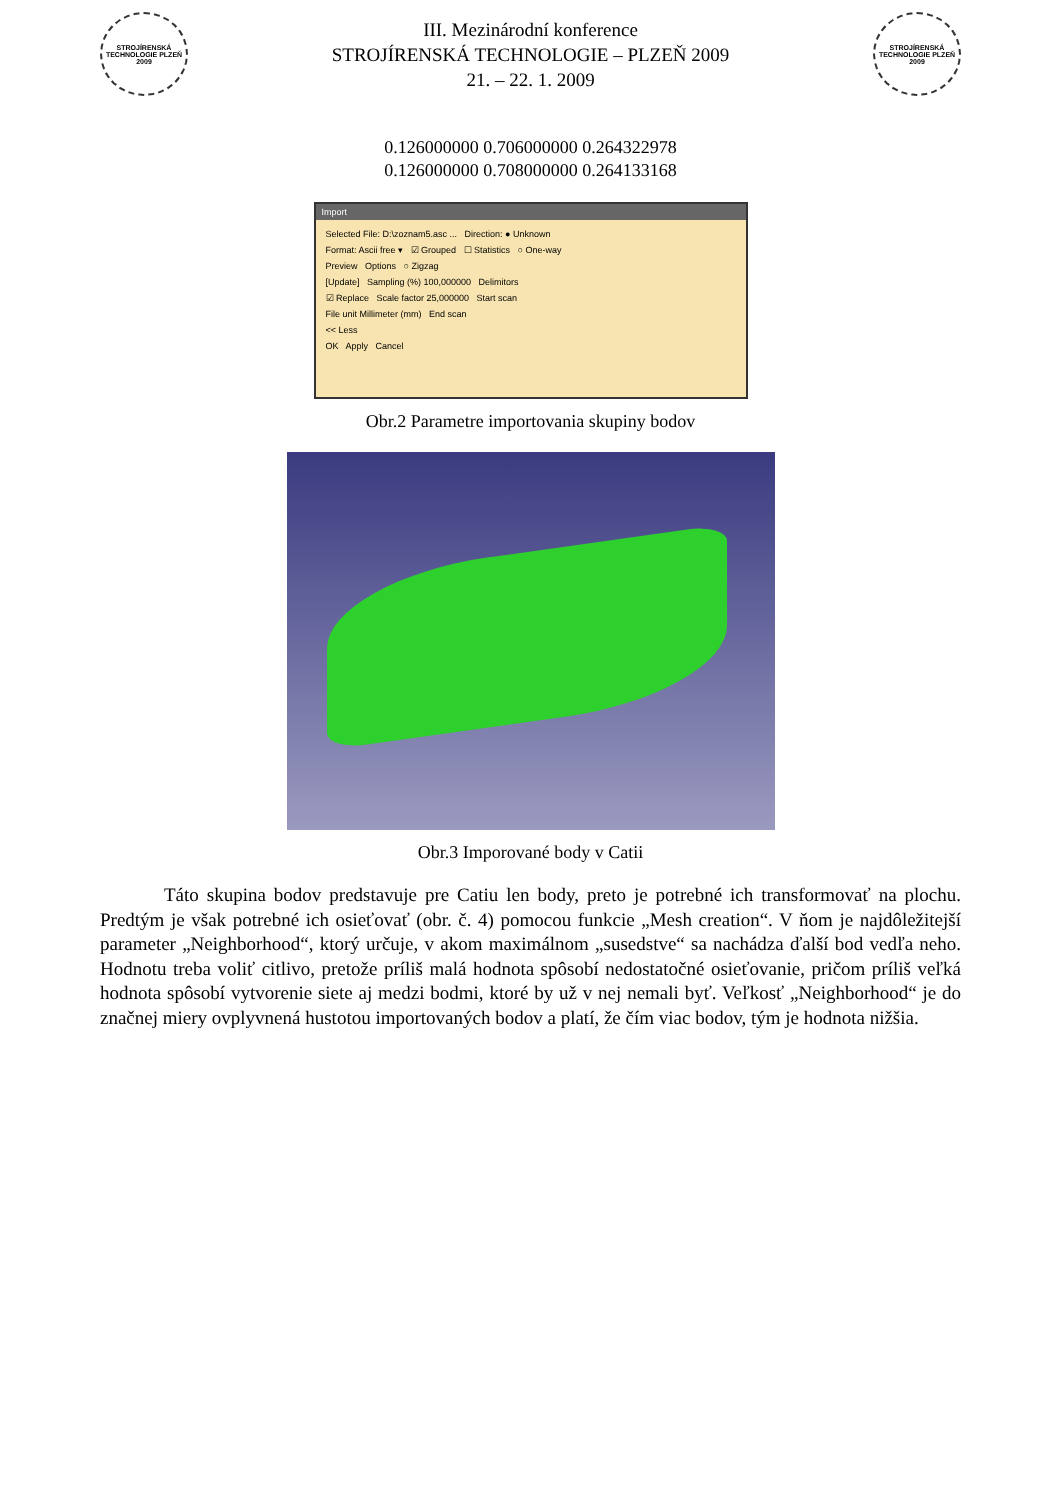STROJÍRENSKÁ TECHNOLOGIE PLZEŇ 2009
III. Mezinárodní konference
STROJÍRENSKÁ TECHNOLOGIE – PLZEŇ 2009
21. – 22. 1. 2009
STROJÍRENSKÁ TECHNOLOGIE PLZEŇ 2009
0.126000000 0.706000000 0.264322978
0.126000000 0.708000000 0.264133168
Import
Selected File: D:\zoznam5.asc ... Direction: ● Unknown
Format: Ascii free ▾ ☑ Grouped ☐ Statistics ○ One-way
Preview Options ○ Zigzag
[Update] Sampling (%) 100,000000 Delimitors
☑ Replace Scale factor 25,000000 Start scan
File unit Millimeter (mm) End scan
<< Less
OK Apply Cancel
Obr.2 Parametre importovania skupiny bodov
Obr.3 Imporované body v Catii
Táto skupina bodov predstavuje pre Catiu len body, preto je potrebné ich transformovať na plochu. Predtým je však potrebné ich osieťovať (obr. č. 4) pomocou funkcie „Mesh creation“. V ňom je najdôležitejší parameter „Neighborhood“, ktorý určuje, v akom maximálnom „susedstve“ sa nachádza ďalší bod vedľa neho. Hodnotu treba voliť citlivo, pretože príliš malá hodnota spôsobí nedostatočné osieťovanie, pričom príliš veľká hodnota spôsobí vytvorenie siete aj medzi bodmi, ktoré by už v nej nemali byť. Veľkosť „Neighborhood“ je do značnej miery ovplyvnená hustotou importovaných bodov a platí, že čím viac bodov, tým je hodnota nižšia.